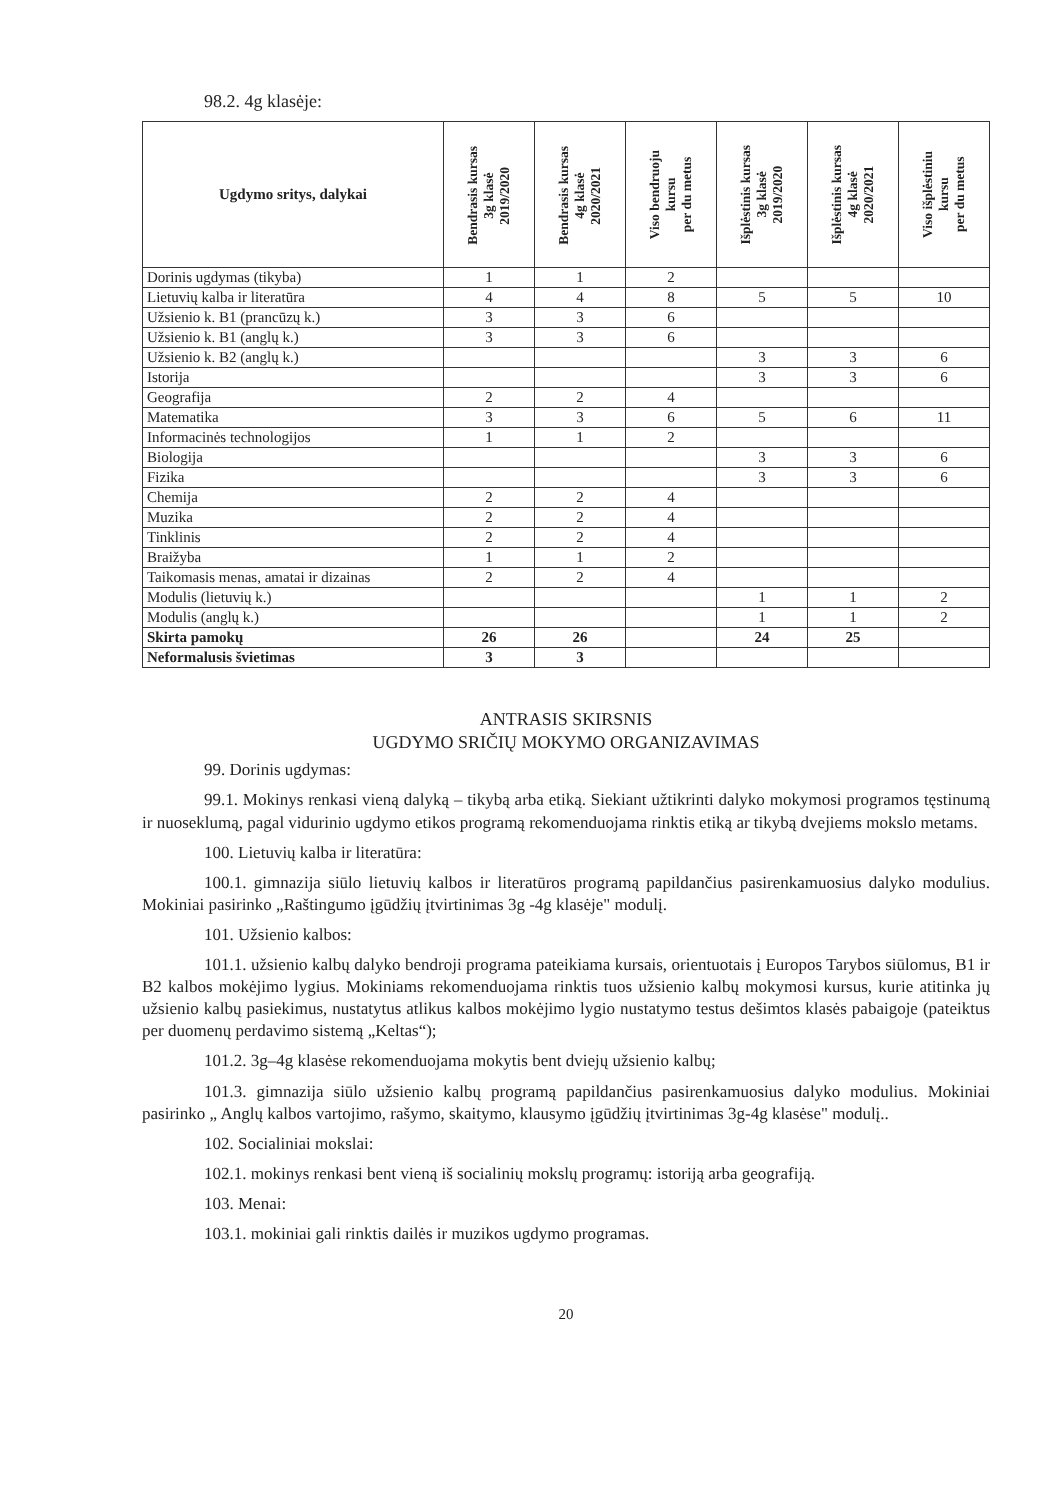98.2. 4g klasėje:
| Ugdymo sritys, dalykai | Bendrasis kursas 3g klasė 2019/2020 | Bendrasis kursas 4g klasė 2020/2021 | Viso bendruoju kursu per du metus | Išplėstinis kursas 3g klasė 2019/2020 | Išplėstinis kursas 4g klasė 2020/2021 | Viso išplėstiniu kursu per du metus |
| --- | --- | --- | --- | --- | --- | --- |
| Dorinis ugdymas (tikyba) | 1 | 1 | 2 | | | |
| Lietuvių kalba ir literatūra | 4 | 4 | 8 | 5 | 5 | 10 |
| Užsienio k. B1 (prancūzų k.) | 3 | 3 | 6 | | | |
| Užsienio k. B1 (anglų k.) | 3 | 3 | 6 | | | |
| Užsienio k. B2 (anglų k.) | | | | 3 | 3 | 6 |
| Istorija | | | | 3 | 3 | 6 |
| Geografija | 2 | 2 | 4 | | | |
| Matematika | 3 | 3 | 6 | 5 | 6 | 11 |
| Informacinės technologijos | 1 | 1 | 2 | | | |
| Biologija | | | | 3 | 3 | 6 |
| Fizika | | | | 3 | 3 | 6 |
| Chemija | 2 | 2 | 4 | | | |
| Muzika | 2 | 2 | 4 | | | |
| Tinklinis | 2 | 2 | 4 | | | |
| Braižyba | 1 | 1 | 2 | | | |
| Taikomasis menas, amatai ir dizainas | 2 | 2 | 4 | | | |
| Modulis (lietuvių k.) | | | | 1 | 1 | 2 |
| Modulis (anglų k.) | | | | 1 | 1 | 2 |
| Skirta pamokų | 26 | 26 | | 24 | 25 | |
| Neformalusis švietimas | 3 | 3 | | | | |
ANTRASIS SKIRSNIS
UGDYMO SRIČIŲ MOKYMO ORGANIZAVIMAS
99. Dorinis ugdymas:
99.1. Mokinys renkasi vieną dalyką – tikybą arba etiką. Siekiant užtikrinti dalyko mokymosi programos tęstinumą ir nuoseklumą, pagal vidurinio ugdymo etikos programą rekomenduojama rinktis etiką ar tikybą dvejiems mokslo metams.
100. Lietuvių kalba ir literatūra:
100.1. gimnazija siūlo lietuvių kalbos ir literatūros programą papildančius pasirenkamuosius dalyko modulius. Mokiniai pasirinko „Raštingumo įgūdžių įtvirtinimas 3g -4g klasėje" modulį.
101. Užsienio kalbos:
101.1. užsienio kalbų dalyko bendroji programa pateikiama kursais, orientuotais į Europos Tarybos siūlomus, B1 ir B2 kalbos mokėjimo lygius. Mokiniams rekomenduojama rinktis tuos užsienio kalbų mokymosi kursus, kurie atitinka jų užsienio kalbų pasiekimus, nustatytus atlikus kalbos mokėjimo lygio nustatymo testus dešimtos klasės pabaigoje (pateiktus per duomenų perdavimo sistemą „Keltas“);
101.2. 3g–4g klasėse rekomenduojama mokytis bent dviejų užsienio kalbų;
101.3. gimnazija siūlo užsienio kalbų programą papildančius pasirenkamuosius dalyko modulius. Mokiniai pasirinko „ Anglų kalbos vartojimo, rašymo, skaitymo, klausymo įgūdžių įtvirtinimas 3g-4g klasėse" modulį..
102. Socialiniai mokslai:
102.1. mokinys renkasi bent vieną iš socialinių mokslų programų: istoriją arba geografiją.
103. Menai:
103.1. mokiniai gali rinktis dailės ir muzikos ugdymo programas.
20